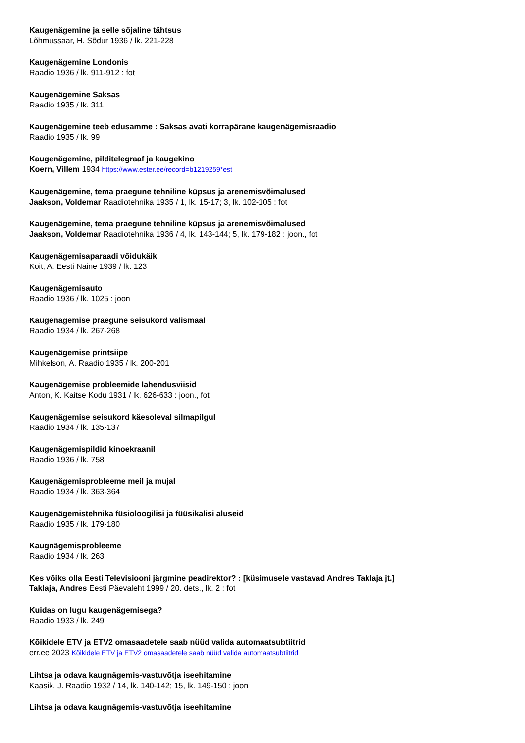Kaugenägemine ja selle sõjaline tähtsus
Lõhmussaar, H. Sõdur 1936 / lk. 221-228
Kaugenägemine Londonis
Raadio 1936 / lk. 911-912 : fot
Kaugenägemine Saksas
Raadio 1935 / lk. 311
Kaugenägemine teeb edusamme : Saksas avati korrapärane kaugenägemisraadio
Raadio 1935 / lk. 99
Kaugenägemine, pilditelegraaf ja kaugekino
Koern, Villem 1934 https://www.ester.ee/record=b1219259*est
Kaugenägemine, tema praegune tehniline küpsus ja arenemisvõimalused
Jaakson, Voldemar Raadiotehnika 1935 / 1, lk. 15-17; 3, lk. 102-105 : fot
Kaugenägemine, tema praegune tehniline küpsus ja arenemisvõimalused
Jaakson, Voldemar Raadiotehnika 1936 / 4, lk. 143-144; 5, lk. 179-182 : joon., fot
Kaugenägemisaparaadi võidukäik
Koit, A. Eesti Naine 1939 / lk. 123
Kaugenägemisauto
Raadio 1936 / lk. 1025 : joon
Kaugenägemise praegune seisukord välismaal
Raadio 1934 / lk. 267-268
Kaugenägemise printsiipe
Mihkelson, A. Raadio 1935 / lk. 200-201
Kaugenägemise probleemide lahendusviisid
Anton, K. Kaitse Kodu 1931 / lk. 626-633 : joon., fot
Kaugenägemise seisukord käesoleval silmapilgul
Raadio 1934 / lk. 135-137
Kaugenägemispildid kinoekraanil
Raadio 1936 / lk. 758
Kaugenägemisprobleeme meil ja mujal
Raadio 1934 / lk. 363-364
Kaugenägemistehnika füsioloogilisi ja füüsikalisi aluseid
Raadio 1935 / lk. 179-180
Kaugnägemisprobleeme
Raadio 1934 / lk. 263
Kes võiks olla Eesti Televisiooni järgmine peadirektor? : [küsimusele vastavad Andres Taklaja jt.]
Taklaja, Andres Eesti Päevaleht 1999 / 20. dets., lk. 2 : fot
Kuidas on lugu kaugenägemisega?
Raadio 1933 / lk. 249
Kõikidele ETV ja ETV2 omasaadetele saab nüüd valida automaatsubtiitrid
err.ee 2023 Kõikidele ETV ja ETV2 omasaadetele saab nüüd valida automaatsubtiitrid
Lihtsa ja odava kaugnägemis-vastuvõtja iseehitamine
Kaasik, J. Raadio 1932 / 14, lk. 140-142; 15, lk. 149-150 : joon
Lihtsa ja odava kaugnägemis-vastuvõtja iseehitamine